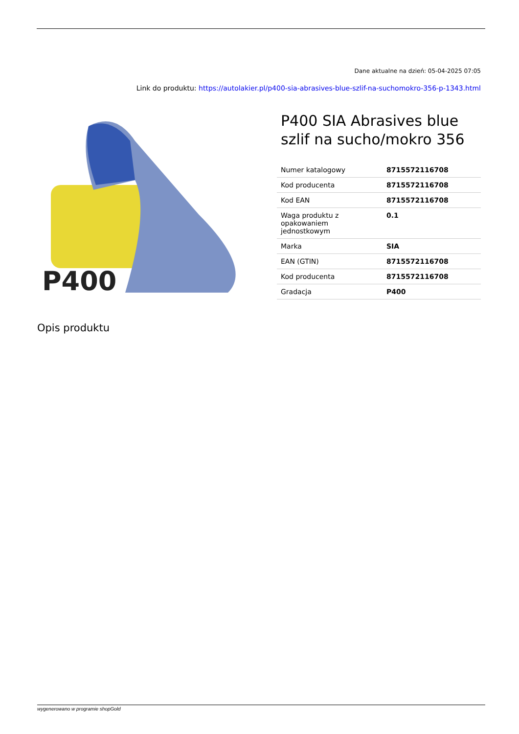Dane aktualne na dzień: 05-04-2025 07:05
Link do produktu: https://autolakier.pl/p400-sia-abrasives-blue-szlif-na-suchomokro-356-p-1343.html
P400
P400 SIA Abrasives blue szlif na sucho/mokro 356
| Numer katalogowy | 8715572116708 |
| Kod producenta | 8715572116708 |
| Kod EAN | 8715572116708 |
| Waga produktu z opakowaniem jednostkowym | 0.1 |
| Marka | SIA |
| EAN (GTIN) | 8715572116708 |
| Kod producenta | 8715572116708 |
| Gradacja | P400 |
Opis produktu
wygenerowano w programie shopGold